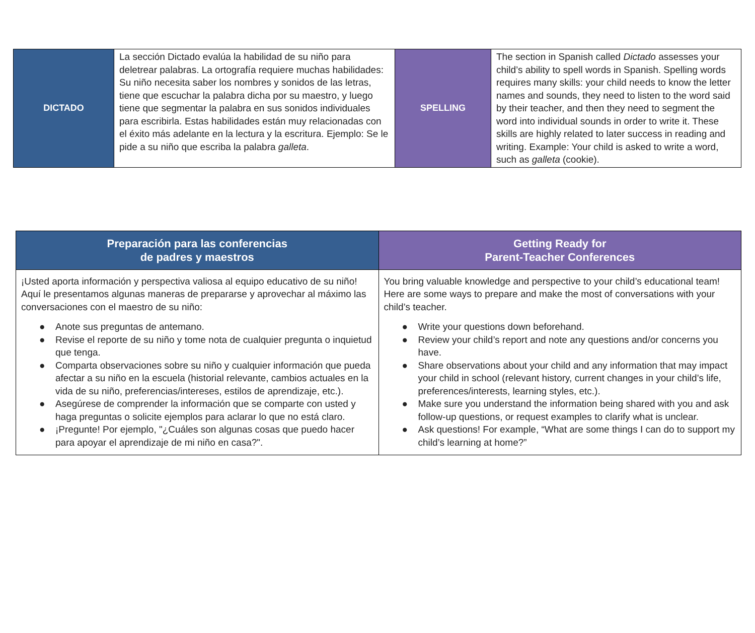| DICTADO | La sección Dictado evalúa la habilidad de su niño para deletrear palabras. La ortografía requiere muchas habilidades: Su niño necesita saber los nombres y sonidos de las letras, tiene que escuchar la palabra dicha por su maestro, y luego tiene que segmentar la palabra en sus sonidos individuales para escribirla. Estas habilidades están muy relacionadas con el éxito más adelante en la lectura y la escritura. Ejemplo: Se le pide a su niño que escriba la palabra galleta . | SPELLING | The section in Spanish called Dictado assesses your child’s ability to spell words in Spanish. Spelling words requires many skills: your child needs to know the letter names and sounds, they need to listen to the word said by their teacher, and then they need to segment the word into individual sounds in order to write it. These skills are highly related to later success in reading and writing. Example: Your child is asked to write a word, such as galleta (cookie). |
| Preparación para las conferencias de padres y maestros | Getting Ready for Parent-Teacher Conferences |
| --- | --- |
| ¡Usted aporta información y perspectiva valiosa al equipo educativo de su niño! Aquí le presentamos algunas maneras de prepararse y aprovechar al máximo las conversaciones con el maestro de su niño: ● Anote sus preguntas de antemano. ● Revise el reporte de su niño y tome nota de cualquier pregunta o inquietud que tenga. ● Comparta observaciones sobre su niño y cualquier información que pueda afectar a su niño en la escuela (historial relevante, cambios actuales en la vida de su niño, preferencias/intereses, estilos de aprendizaje, etc.). ● Asegúrese de comprender la información que se comparte con usted y haga preguntas o solicite ejemplos para aclarar lo que no está claro. ● ¡Pregunte! Por ejemplo, "¿Cuáles son algunas cosas que puedo hacer para apoyar el aprendizaje de mi niño en casa?". | You bring valuable knowledge and perspective to your child’s educational team! Here are some ways to prepare and make the most of conversations with your child’s teacher. ● Write your questions down beforehand. ● Review your child’s report and note any questions and/or concerns you have. ● Share observations about your child and any information that may impact your child in school (relevant history, current changes in your child’s life, preferences/interests, learning styles, etc.). ● Make sure you understand the information being shared with you and ask follow-up questions, or request examples to clarify what is unclear. ● Ask questions! For example, “What are some things I can do to support my child’s learning at home?” |